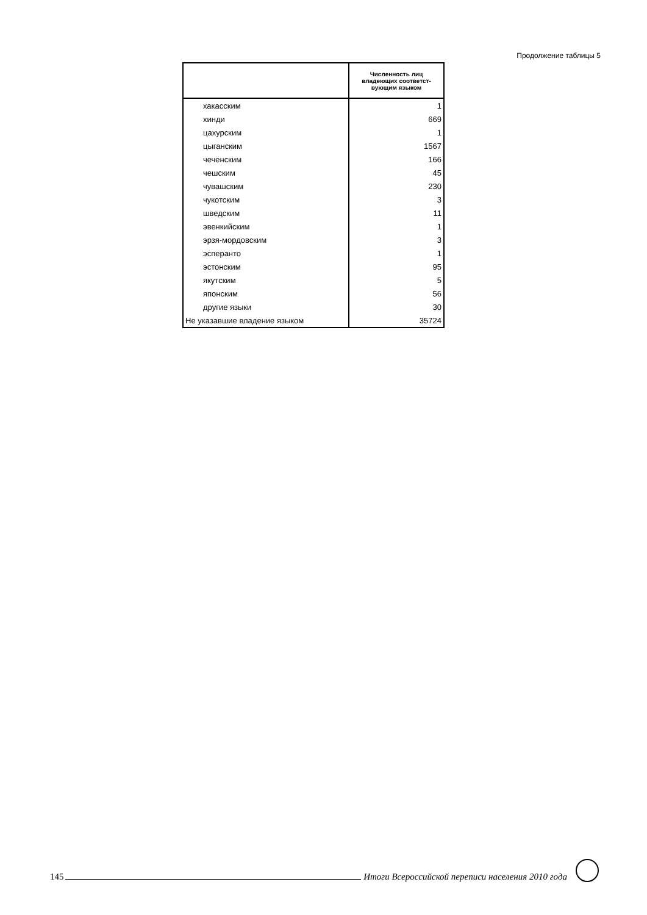Продолжение таблицы 5
| | Численность лиц владеющих соответст-вующим языком |
| --- | --- |
| хакасским | 1 |
| хинди | 669 |
| цахурским | 1 |
| цыганским | 1567 |
| чеченским | 166 |
| чешским | 45 |
| чувашским | 230 |
| чукотским | 3 |
| шведским | 11 |
| эвенкийским | 1 |
| эрзя-мордовским | 3 |
| эсперанто | 1 |
| эстонским | 95 |
| якутским | 5 |
| японским | 56 |
| другие языки | 30 |
| Не указавшие владение языком | 35724 |
145 Итоги Всероссийской переписи населения 2010 года